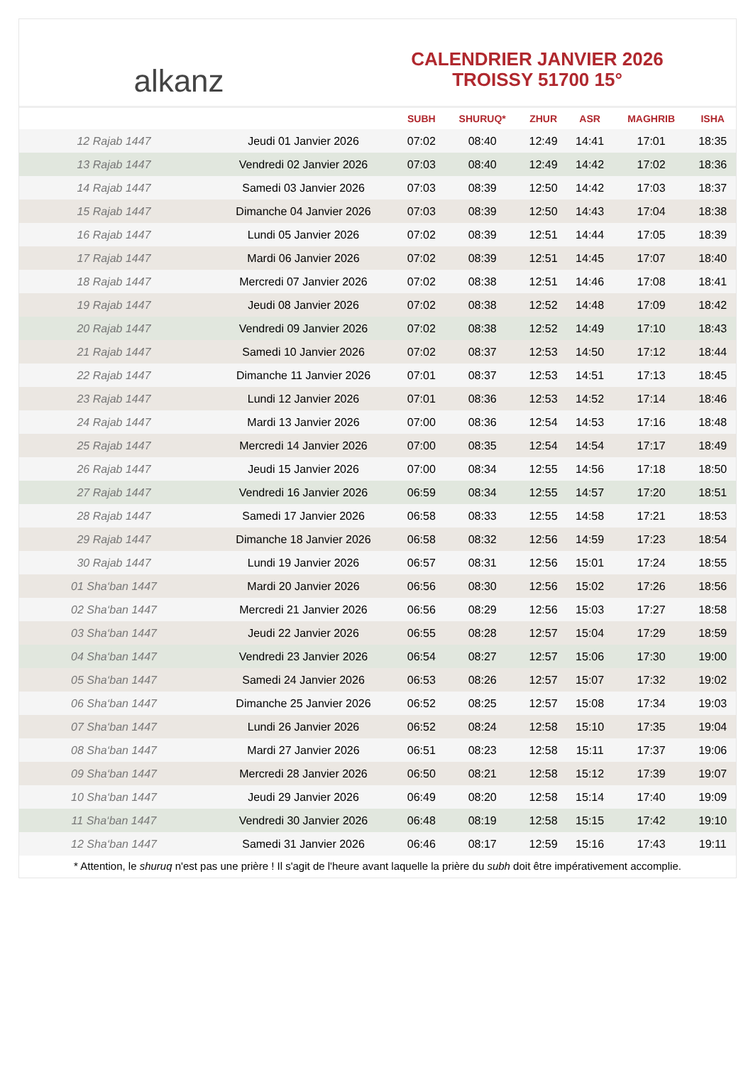alkanz
CALENDRIER JANVIER 2026
TROISSY 51700 15°
| | | SUBH | SHURUQ* | ZHUR | ASR | MAGHRIB | ISHA |
| --- | --- | --- | --- | --- | --- | --- | --- |
| 12 Rajab 1447 | Jeudi 01 Janvier 2026 | 07:02 | 08:40 | 12:49 | 14:41 | 17:01 | 18:35 |
| 13 Rajab 1447 | Vendredi 02 Janvier 2026 | 07:03 | 08:40 | 12:49 | 14:42 | 17:02 | 18:36 |
| 14 Rajab 1447 | Samedi 03 Janvier 2026 | 07:03 | 08:39 | 12:50 | 14:42 | 17:03 | 18:37 |
| 15 Rajab 1447 | Dimanche 04 Janvier 2026 | 07:03 | 08:39 | 12:50 | 14:43 | 17:04 | 18:38 |
| 16 Rajab 1447 | Lundi 05 Janvier 2026 | 07:02 | 08:39 | 12:51 | 14:44 | 17:05 | 18:39 |
| 17 Rajab 1447 | Mardi 06 Janvier 2026 | 07:02 | 08:39 | 12:51 | 14:45 | 17:07 | 18:40 |
| 18 Rajab 1447 | Mercredi 07 Janvier 2026 | 07:02 | 08:38 | 12:51 | 14:46 | 17:08 | 18:41 |
| 19 Rajab 1447 | Jeudi 08 Janvier 2026 | 07:02 | 08:38 | 12:52 | 14:48 | 17:09 | 18:42 |
| 20 Rajab 1447 | Vendredi 09 Janvier 2026 | 07:02 | 08:38 | 12:52 | 14:49 | 17:10 | 18:43 |
| 21 Rajab 1447 | Samedi 10 Janvier 2026 | 07:02 | 08:37 | 12:53 | 14:50 | 17:12 | 18:44 |
| 22 Rajab 1447 | Dimanche 11 Janvier 2026 | 07:01 | 08:37 | 12:53 | 14:51 | 17:13 | 18:45 |
| 23 Rajab 1447 | Lundi 12 Janvier 2026 | 07:01 | 08:36 | 12:53 | 14:52 | 17:14 | 18:46 |
| 24 Rajab 1447 | Mardi 13 Janvier 2026 | 07:00 | 08:36 | 12:54 | 14:53 | 17:16 | 18:48 |
| 25 Rajab 1447 | Mercredi 14 Janvier 2026 | 07:00 | 08:35 | 12:54 | 14:54 | 17:17 | 18:49 |
| 26 Rajab 1447 | Jeudi 15 Janvier 2026 | 07:00 | 08:34 | 12:55 | 14:56 | 17:18 | 18:50 |
| 27 Rajab 1447 | Vendredi 16 Janvier 2026 | 06:59 | 08:34 | 12:55 | 14:57 | 17:20 | 18:51 |
| 28 Rajab 1447 | Samedi 17 Janvier 2026 | 06:58 | 08:33 | 12:55 | 14:58 | 17:21 | 18:53 |
| 29 Rajab 1447 | Dimanche 18 Janvier 2026 | 06:58 | 08:32 | 12:56 | 14:59 | 17:23 | 18:54 |
| 30 Rajab 1447 | Lundi 19 Janvier 2026 | 06:57 | 08:31 | 12:56 | 15:01 | 17:24 | 18:55 |
| 01 Sha‘ban 1447 | Mardi 20 Janvier 2026 | 06:56 | 08:30 | 12:56 | 15:02 | 17:26 | 18:56 |
| 02 Sha‘ban 1447 | Mercredi 21 Janvier 2026 | 06:56 | 08:29 | 12:56 | 15:03 | 17:27 | 18:58 |
| 03 Sha‘ban 1447 | Jeudi 22 Janvier 2026 | 06:55 | 08:28 | 12:57 | 15:04 | 17:29 | 18:59 |
| 04 Sha‘ban 1447 | Vendredi 23 Janvier 2026 | 06:54 | 08:27 | 12:57 | 15:06 | 17:30 | 19:00 |
| 05 Sha‘ban 1447 | Samedi 24 Janvier 2026 | 06:53 | 08:26 | 12:57 | 15:07 | 17:32 | 19:02 |
| 06 Sha‘ban 1447 | Dimanche 25 Janvier 2026 | 06:52 | 08:25 | 12:57 | 15:08 | 17:34 | 19:03 |
| 07 Sha‘ban 1447 | Lundi 26 Janvier 2026 | 06:52 | 08:24 | 12:58 | 15:10 | 17:35 | 19:04 |
| 08 Sha‘ban 1447 | Mardi 27 Janvier 2026 | 06:51 | 08:23 | 12:58 | 15:11 | 17:37 | 19:06 |
| 09 Sha‘ban 1447 | Mercredi 28 Janvier 2026 | 06:50 | 08:21 | 12:58 | 15:12 | 17:39 | 19:07 |
| 10 Sha‘ban 1447 | Jeudi 29 Janvier 2026 | 06:49 | 08:20 | 12:58 | 15:14 | 17:40 | 19:09 |
| 11 Sha‘ban 1447 | Vendredi 30 Janvier 2026 | 06:48 | 08:19 | 12:58 | 15:15 | 17:42 | 19:10 |
| 12 Sha‘ban 1447 | Samedi 31 Janvier 2026 | 06:46 | 08:17 | 12:59 | 15:16 | 17:43 | 19:11 |
* Attention, le shuruq n'est pas une prière ! Il s'agit de l'heure avant laquelle la prière du subh doit être impérativement accomplie.